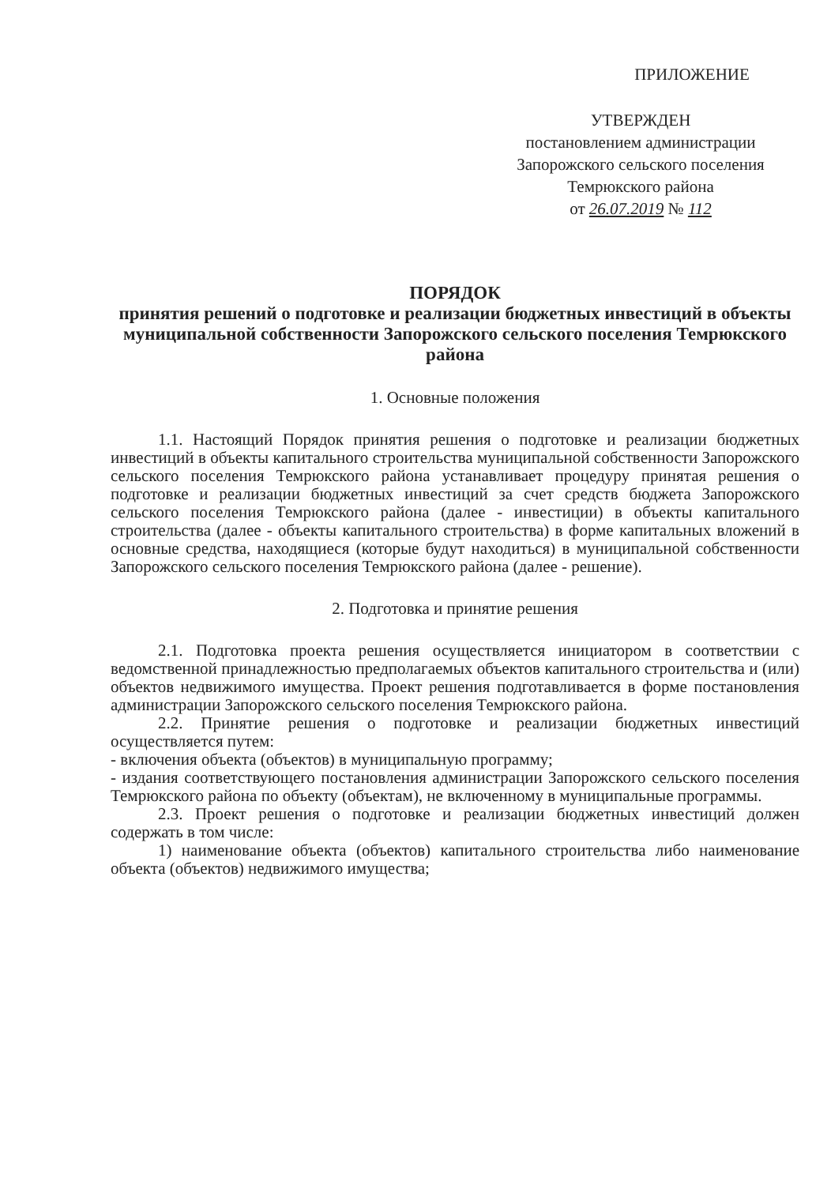ПРИЛОЖЕНИЕ
УТВЕРЖДЕН
постановлением администрации
Запорожского сельского поселения
Темрюкского района
от 26.07.2019 № 112
ПОРЯДОК
принятия решений о подготовке и реализации бюджетных инвестиций в объекты муниципальной собственности Запорожского сельского поселения Темрюкского района
1. Основные положения
1.1. Настоящий Порядок принятия решения о подготовке и реализации бюджетных инвестиций в объекты капитального строительства муниципальной собственности Запорожского сельского поселения Темрюкского района устанавливает процедуру принятая решения о подготовке и реализации бюджетных инвестиций за счет средств бюджета Запорожского сельского поселения Темрюкского района (далее - инвестиции) в объекты капитального строительства (далее - объекты капитального строительства) в форме капитальных вложений в основные средства, находящиеся (которые будут находиться) в муниципальной собственности Запорожского сельского поселения Темрюкского района (далее - решение).
2. Подготовка и принятие решения
2.1. Подготовка проекта решения осуществляется инициатором в соответствии с ведомственной принадлежностью предполагаемых объектов капитального строительства и (или) объектов недвижимого имущества. Проект решения подготавливается в форме постановления администрации Запорожского сельского поселения Темрюкского района.
2.2. Принятие решения о подготовке и реализации бюджетных инвестиций осуществляется путем:
- включения объекта (объектов) в муниципальную программу;
- издания соответствующего постановления администрации Запорожского сельского поселения Темрюкского района по объекту (объектам), не включенному в муниципальные программы.
2.3. Проект решения о подготовке и реализации бюджетных инвестиций должен содержать в том числе:
1) наименование объекта (объектов) капитального строительства либо наименование объекта (объектов) недвижимого имущества;